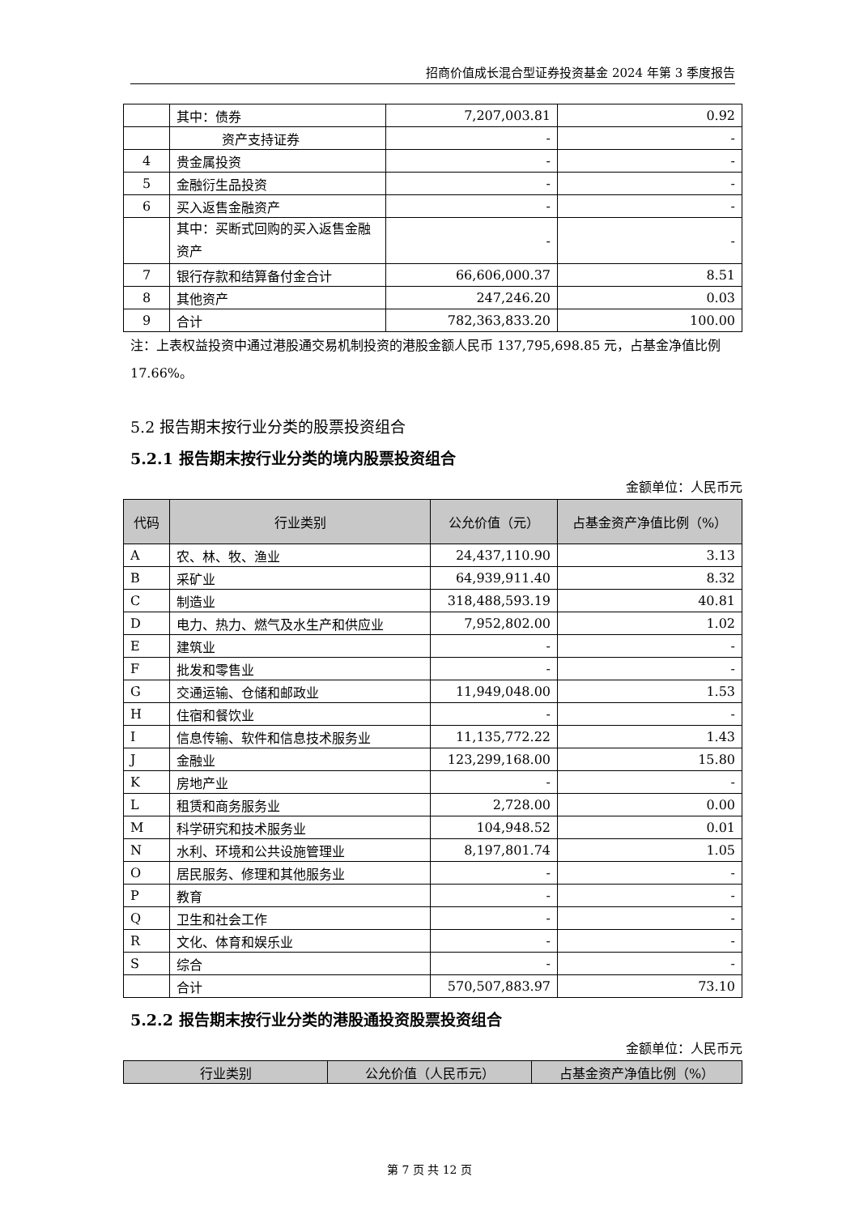招商价值成长混合型证券投资基金 2024 年第 3 季度报告
| | 其中：债券 | 7,207,003.81 | 0.92 |
| | 资产支持证券 | - | - |
| 4 | 贵金属投资 | - | - |
| 5 | 金融衍生品投资 | - | - |
| 6 | 买入返售金融资产 | - | - |
| | 其中：买断式回购的买入返售金融资产 | - | - |
| 7 | 银行存款和结算备付金合计 | 66,606,000.37 | 8.51 |
| 8 | 其他资产 | 247,246.20 | 0.03 |
| 9 | 合计 | 782,363,833.20 | 100.00 |
注：上表权益投资中通过港股通交易机制投资的港股金额人民币 137,795,698.85 元，占基金净值比例 17.66%。
5.2 报告期末按行业分类的股票投资组合
5.2.1 报告期末按行业分类的境内股票投资组合
金额单位：人民币元
| 代码 | 行业类别 | 公允价值（元） | 占基金资产净值比例（%） |
| --- | --- | --- | --- |
| A | 农、林、牧、渔业 | 24,437,110.90 | 3.13 |
| B | 采矿业 | 64,939,911.40 | 8.32 |
| C | 制造业 | 318,488,593.19 | 40.81 |
| D | 电力、热力、燃气及水生产和供应业 | 7,952,802.00 | 1.02 |
| E | 建筑业 | - | - |
| F | 批发和零售业 | - | - |
| G | 交通运输、仓储和邮政业 | 11,949,048.00 | 1.53 |
| H | 住宿和餐饮业 | - | - |
| I | 信息传输、软件和信息技术服务业 | 11,135,772.22 | 1.43 |
| J | 金融业 | 123,299,168.00 | 15.80 |
| K | 房地产业 | - | - |
| L | 租赁和商务服务业 | 2,728.00 | 0.00 |
| M | 科学研究和技术服务业 | 104,948.52 | 0.01 |
| N | 水利、环境和公共设施管理业 | 8,197,801.74 | 1.05 |
| O | 居民服务、修理和其他服务业 | - | - |
| P | 教育 | - | - |
| Q | 卫生和社会工作 | - | - |
| R | 文化、体育和娱乐业 | - | - |
| S | 综合 | - | - |
| | 合计 | 570,507,883.97 | 73.10 |
5.2.2 报告期末按行业分类的港股通投资股票投资组合
金额单位：人民币元
| 行业类别 | 公允价值（人民币元） | 占基金资产净值比例（%） |
| --- | --- | --- |
第 7 页 共 12 页